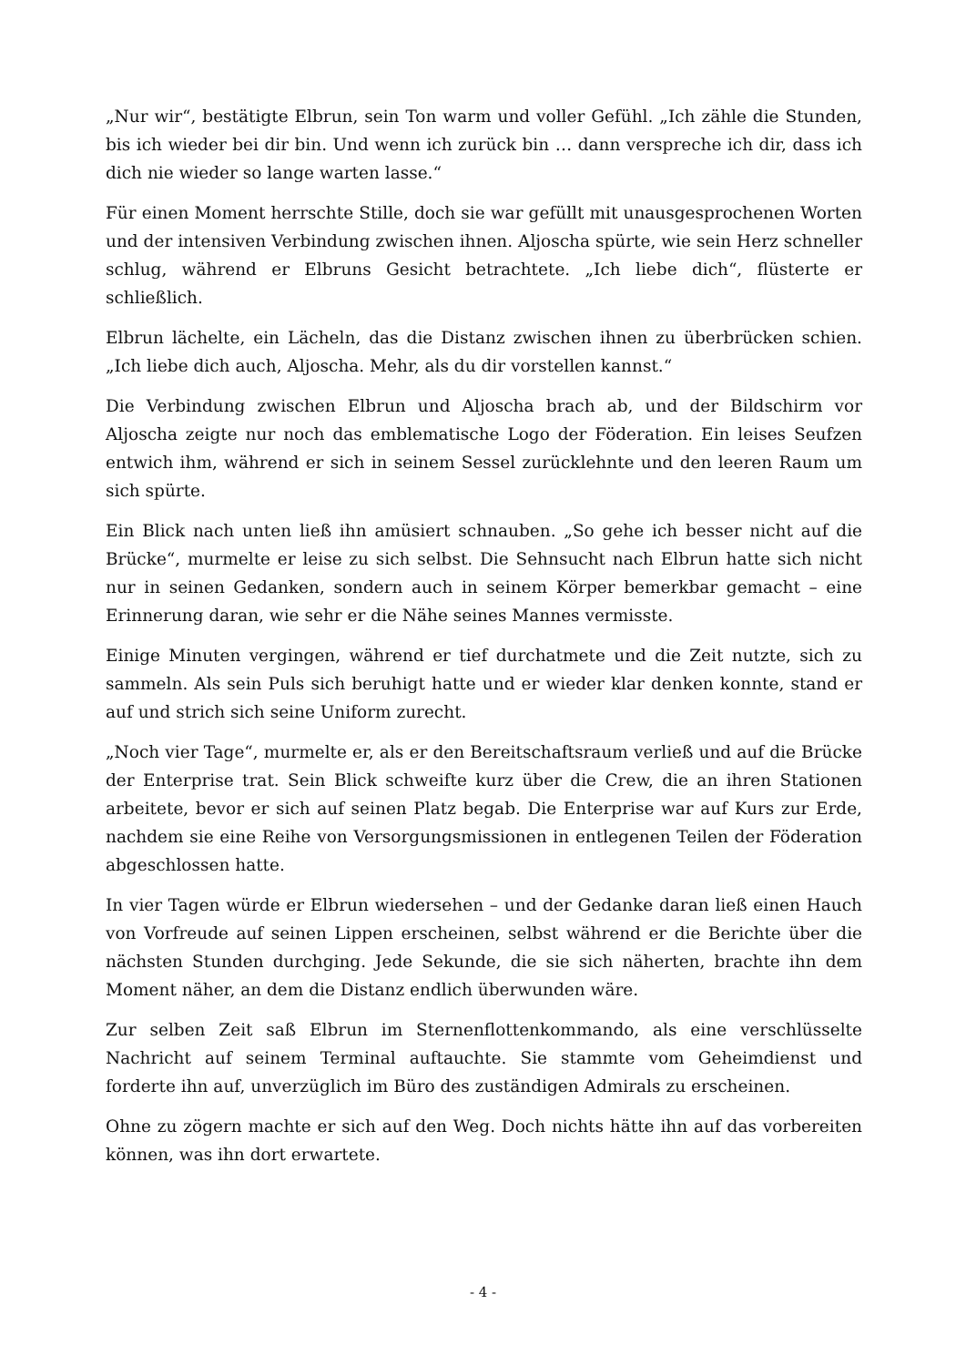„Nur wir“, bestätigte Elbrun, sein Ton warm und voller Gefühl. „Ich zähle die Stunden, bis ich wieder bei dir bin. Und wenn ich zurück bin … dann verspreche ich dir, dass ich dich nie wieder so lange warten lasse.“
Für einen Moment herrschte Stille, doch sie war gefüllt mit unausgesprochenen Worten und der intensiven Verbindung zwischen ihnen. Aljoscha spürte, wie sein Herz schneller schlug, während er Elbruns Gesicht betrachtete. „Ich liebe dich“, flüsterte er schließlich.
Elbrun lächelte, ein Lächeln, das die Distanz zwischen ihnen zu überbrücken schien. „Ich liebe dich auch, Aljoscha. Mehr, als du dir vorstellen kannst.“
Die Verbindung zwischen Elbrun und Aljoscha brach ab, und der Bildschirm vor Aljoscha zeigte nur noch das emblematische Logo der Föderation. Ein leises Seufzen entwich ihm, während er sich in seinem Sessel zurücklehnte und den leeren Raum um sich spürte.
Ein Blick nach unten ließ ihn amüsiert schnauben. „So gehe ich besser nicht auf die Brücke“, murmelte er leise zu sich selbst. Die Sehnsucht nach Elbrun hatte sich nicht nur in seinen Gedanken, sondern auch in seinem Körper bemerkbar gemacht – eine Erinnerung daran, wie sehr er die Nähe seines Mannes vermisste.
Einige Minuten vergingen, während er tief durchatmete und die Zeit nutzte, sich zu sammeln. Als sein Puls sich beruhigt hatte und er wieder klar denken konnte, stand er auf und strich sich seine Uniform zurecht.
„Noch vier Tage“, murmelte er, als er den Bereitschaftsraum verließ und auf die Brücke der Enterprise trat. Sein Blick schweifte kurz über die Crew, die an ihren Stationen arbeitete, bevor er sich auf seinen Platz begab. Die Enterprise war auf Kurs zur Erde, nachdem sie eine Reihe von Versorgungsmissionen in entlegenen Teilen der Föderation abgeschlossen hatte.
In vier Tagen würde er Elbrun wiedersehen – und der Gedanke daran ließ einen Hauch von Vorfreude auf seinen Lippen erscheinen, selbst während er die Berichte über die nächsten Stunden durchging. Jede Sekunde, die sie sich näherten, brachte ihn dem Moment näher, an dem die Distanz endlich überwunden wäre.
Zur selben Zeit saß Elbrun im Sternenflottenkommando, als eine verschlüsselte Nachricht auf seinem Terminal auftauchte. Sie stammte vom Geheimdienst und forderte ihn auf, unverzüglich im Büro des zuständigen Admirals zu erscheinen.
Ohne zu zögern machte er sich auf den Weg. Doch nichts hätte ihn auf das vorbereiten können, was ihn dort erwartete.
- 4 -